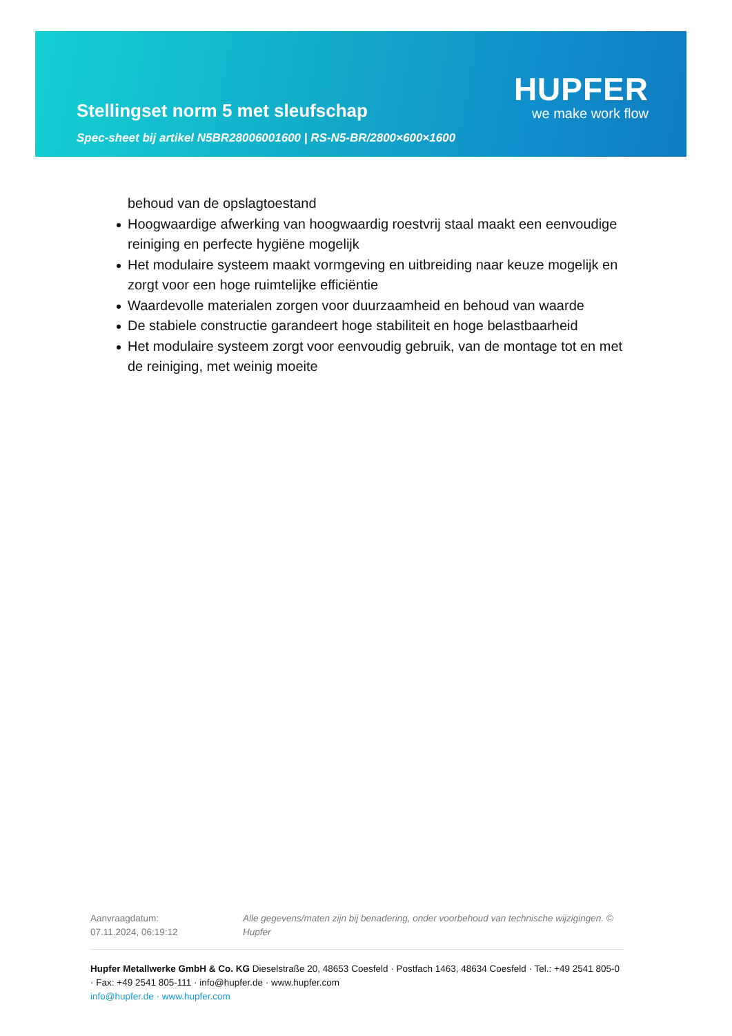Stellingset norm 5 met sleufschap
HUPFER
we make work flow
Spec-sheet bij artikel N5BR28006001600 | RS-N5-BR/2800×600×1600
behoud van de opslagtoestand
Hoogwaardige afwerking van hoogwaardig roestvrij staal maakt een eenvoudige reiniging en perfecte hygiëne mogelijk
Het modulaire systeem maakt vormgeving en uitbreiding naar keuze mogelijk en zorgt voor een hoge ruimtelijke efficiëntie
Waardevolle materialen zorgen voor duurzaamheid en behoud van waarde
De stabiele constructie garandeert hoge stabiliteit en hoge belastbaarheid
Het modulaire systeem zorgt voor eenvoudig gebruik, van de montage tot en met de reiniging, met weinig moeite
Aanvraagdatum: 07.11.2024, 06:19:12
Alle gegevens/maten zijn bij benadering, onder voorbehoud van technische wijzigingen. © Hupfer
Hupfer Metallwerke GmbH & Co. KG Dieselstraße 20, 48653 Coesfeld · Postfach 1463, 48634 Coesfeld · Tel.: +49 2541 805-0 · Fax: +49 2541 805-111 · info@hupfer.de · www.hupfer.com
info@hupfer.de · www.hupfer.com